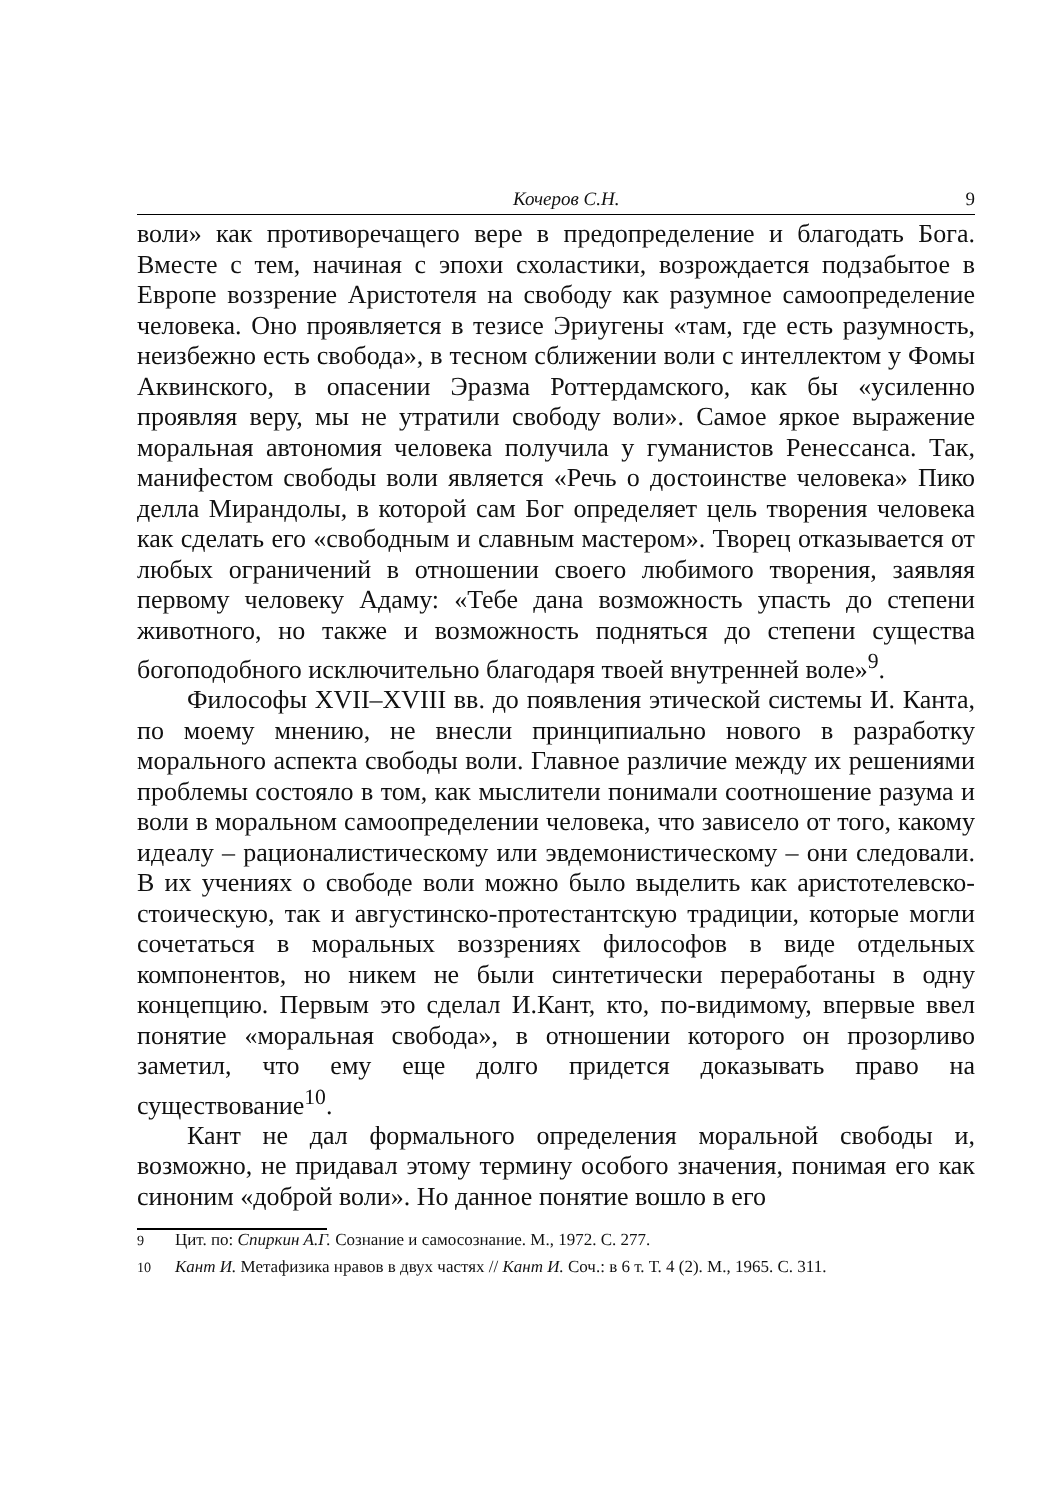Кочеров С.Н. 9
воли» как противоречащего вере в предопределение и благодать Бога. Вместе с тем, начиная с эпохи схоластики, возрождается подзабытое в Европе воззрение Аристотеля на свободу как разумное самоопределение человека. Оно проявляется в тезисе Эриугены «там, где есть разумность, неизбежно есть свобода», в тесном сближении воли с интеллектом у Фомы Аквинского, в опасении Эразма Роттердамского, как бы «усиленно проявляя веру, мы не утратили свободу воли». Самое яркое выражение моральная автономия человека получила у гуманистов Ренессанса. Так, манифестом свободы воли является «Речь о достоинстве человека» Пико делла Мирандолы, в которой сам Бог определяет цель творения человека как сделать его «свободным и славным мастером». Творец отказывается от любых ограничений в отношении своего любимого творения, заявляя первому человеку Адаму: «Тебе дана возможность упасть до степени животного, но также и возможность подняться до степени существа богоподобного исключительно благодаря твоей внутренней воле»<sup>9</sup>.
Философы XVII–XVIII вв. до появления этической системы И. Канта, по моему мнению, не внесли принципиально нового в разработку морального аспекта свободы воли. Главное различие между их решениями проблемы состояло в том, как мыслители понимали соотношение разума и воли в моральном самоопределении человека, что зависело от того, какому идеалу – рационалистическому или эвдемонистическому – они следовали. В их учениях о свободе воли можно было выделить как аристотелевско-стоическую, так и августинско-протестантскую традиции, которые могли сочетаться в моральных воззрениях философов в виде отдельных компонентов, но никем не были синтетически переработаны в одну концепцию. Первым это сделал И.Кант, кто, по-видимому, впервые ввел понятие «моральная свобода», в отношении которого он прозорливо заметил, что ему еще долго придется доказывать право на существование<sup>10</sup>.
Кант не дал формального определения моральной свободы и, возможно, не придавал этому термину особого значения, понимая его как синоним «доброй воли». Но данное понятие вошло в его
<sup>9</sup> Цит. по: Спиркин А.Г. Сознание и самосознание. М., 1972. С. 277.
<sup>10</sup> Кант И. Метафизика нравов в двух частях // Кант И. Соч.: в 6 т. Т. 4 (2). М., 1965. С. 311.